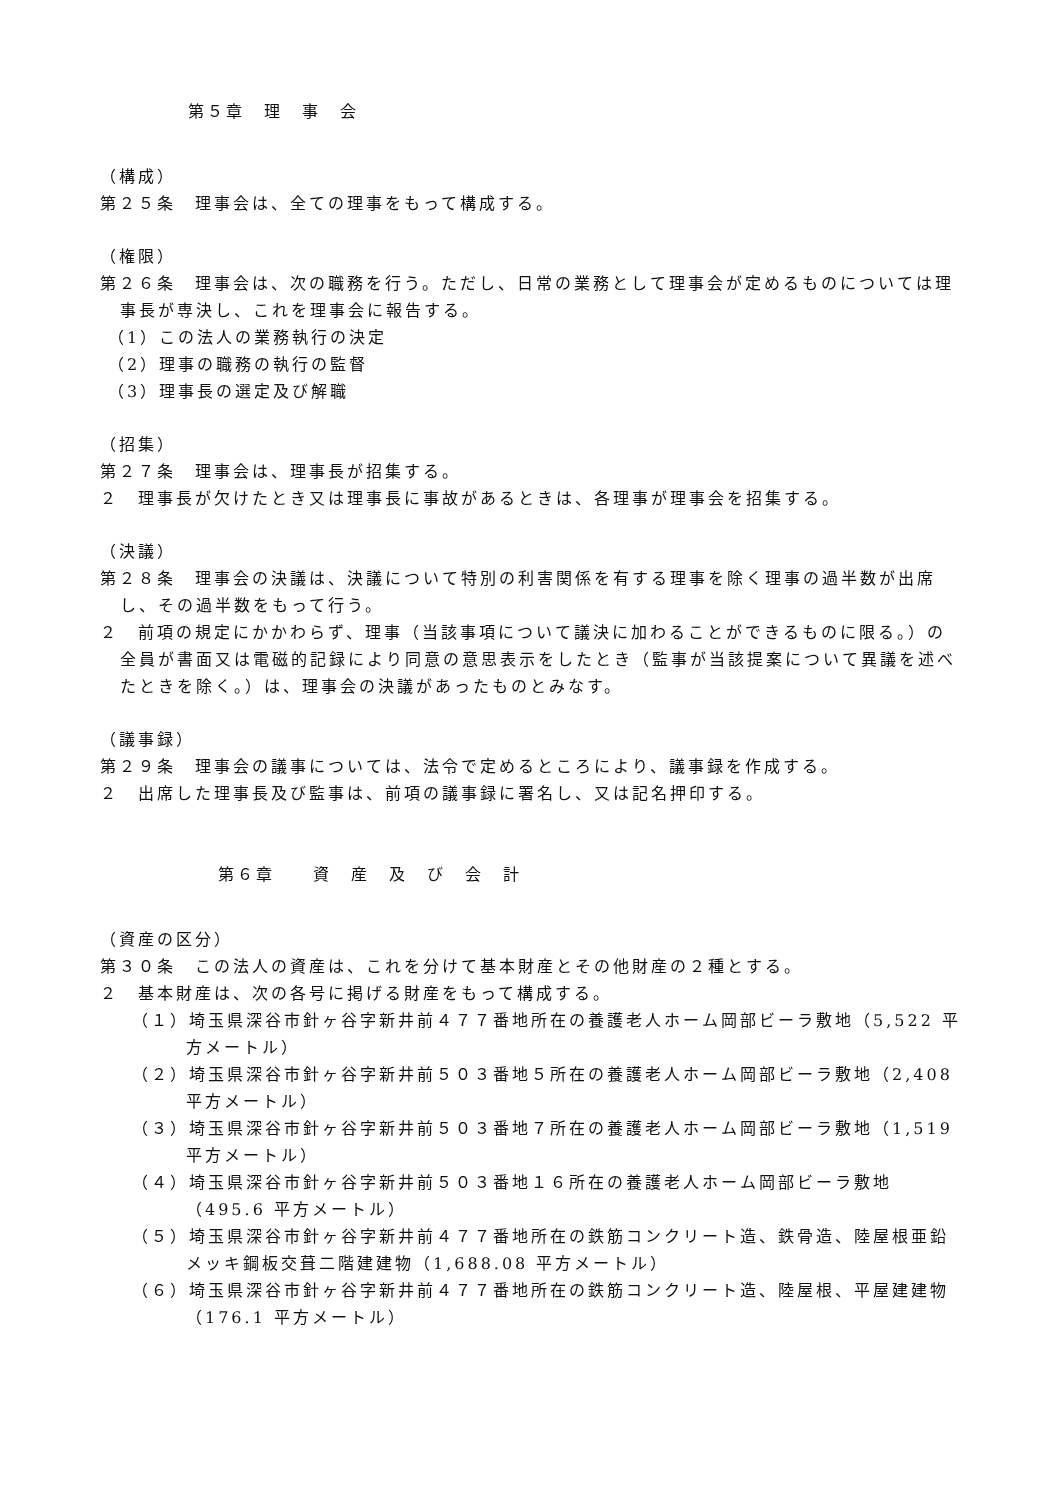第５章　理　事　会
（構成）
第２５条　理事会は、全ての理事をもって構成する。
（権限）
第２６条　理事会は、次の職務を行う。ただし、日常の業務として理事会が定めるものについては理事長が専決し、これを理事会に報告する。
（1）この法人の業務執行の決定
（2）理事の職務の執行の監督
（3）理事長の選定及び解職
（招集）
第２７条　理事会は、理事長が招集する。
２　理事長が欠けたとき又は理事長に事故があるときは、各理事が理事会を招集する。
（決議）
第２８条　理事会の決議は、決議について特別の利害関係を有する理事を除く理事の過半数が出席し、その過半数をもって行う。
２　前項の規定にかかわらず、理事（当該事項について議決に加わることができるものに限る。）の全員が書面又は電磁的記録により同意の意思表示をしたとき（監事が当該提案について異議を述べたときを除く。）は、理事会の決議があったものとみなす。
（議事録）
第２９条　理事会の議事については、法令で定めるところにより、議事録を作成する。
２　出席した理事長及び監事は、前項の議事録に署名し、又は記名押印する。
第６章　　資　産　及　び　会　計
（資産の区分）
第３０条　この法人の資産は、これを分けて基本財産とその他財産の２種とする。
２　基本財産は、次の各号に掲げる財産をもって構成する。
（１）埼玉県深谷市針ヶ谷字新井前４７７番地所在の養護老人ホーム岡部ビーラ敷地（5,522 平方メートル）
（２）埼玉県深谷市針ヶ谷字新井前５０３番地５所在の養護老人ホーム岡部ビーラ敷地（2,408 平方メートル）
（３）埼玉県深谷市針ヶ谷字新井前５０３番地７所在の養護老人ホーム岡部ビーラ敷地（1,519 平方メートル）
（４）埼玉県深谷市針ヶ谷字新井前５０３番地１６所在の養護老人ホーム岡部ビーラ敷地（495.6 平方メートル）
（５）埼玉県深谷市針ヶ谷字新井前４７７番地所在の鉄筋コンクリート造、鉄骨造、陸屋根亜鉛メッキ鋼板交葺二階建建物（1,688.08 平方メートル）
（６）埼玉県深谷市針ヶ谷字新井前４７７番地所在の鉄筋コンクリート造、陸屋根、平屋建建物（176.1 平方メートル）